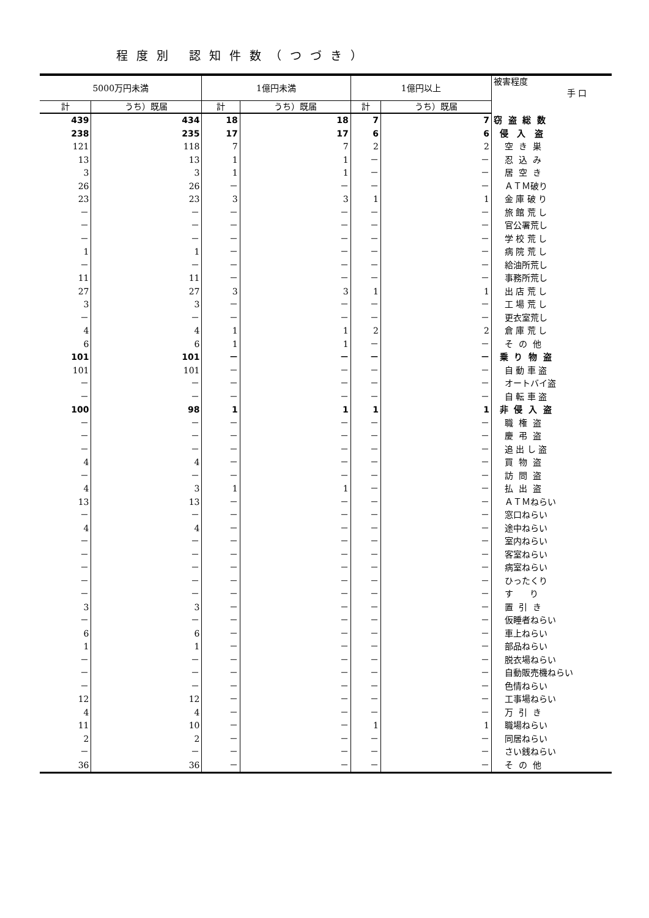程度別 認知件数（つづき）
| 5000万円未満 | | 1億円未満 | | 1億円以上 | | 被害程度 手 口 |
| --- | --- | --- | --- | --- | --- | --- |
| 計 | うち）既届 | 計 | うち）既届 | 計 | うち）既届 | |
| 439 | 434 | 18 | 18 | 7 | 7 | 窃 盗 総 数 |
| 238 | 235 | 17 | 17 | 6 | 6 | 侵 入 盗 |
| 121 | 118 | 7 | 7 | 2 | 2 | 空 き 巣 |
| 13 | 13 | 1 | 1 | － | － | 忍 込 み |
| 3 | 3 | 1 | 1 | － | － | 居 空 き |
| 26 | 26 | － | － | － | － | ＡＴＭ破り |
| 23 | 23 | 3 | 3 | 1 | 1 | 金 庫 破 り |
| － | － | － | － | － | － | 旅 館 荒 し |
| － | － | － | － | － | － | 官公署荒し |
| － | － | － | － | － | － | 学 校 荒 し |
| 1 | 1 | － | － | － | － | 病 院 荒 し |
| － | － | － | － | － | － | 給油所荒し |
| 11 | 11 | － | － | － | － | 事務所荒し |
| 27 | 27 | 3 | 3 | 1 | 1 | 出 店 荒 し |
| 3 | 3 | － | － | － | － | 工 場 荒 し |
| － | － | － | － | － | － | 更衣室荒し |
| 4 | 4 | 1 | 1 | 2 | 2 | 倉 庫 荒 し |
| 6 | 6 | 1 | 1 | － | － | そ の 他 |
| 101 | 101 | － | － | － | － | 乗 り 物 盗 |
| 101 | 101 | － | － | － | － | 自 動 車 盗 |
| － | － | － | － | － | － | オートバイ盗 |
| － | － | － | － | － | － | 自 転 車 盗 |
| 100 | 98 | 1 | 1 | 1 | 1 | 非 侵 入 盗 |
| － | － | － | － | － | － | 職 権 盗 |
| － | － | － | － | － | － | 慶 弔 盗 |
| － | － | － | － | － | － | 追 出 し 盗 |
| 4 | 4 | － | － | － | － | 買 物 盗 |
| － | － | － | － | － | － | 訪 問 盗 |
| 4 | 3 | 1 | 1 | － | － | 払 出 盗 |
| 13 | 13 | － | － | － | － | ＡＴＭねらい |
| － | － | － | － | － | － | 窓口ねらい |
| 4 | 4 | － | － | － | － | 途中ねらい |
| － | － | － | － | － | － | 室内ねらい |
| － | － | － | － | － | － | 客室ねらい |
| － | － | － | － | － | － | 病室ねらい |
| － | － | － | － | － | － | ひったくり |
| － | － | － | － | － | － | す り |
| 3 | 3 | － | － | － | － | 置 引 き |
| － | － | － | － | － | － | 仮睡者ねらい |
| 6 | 6 | － | － | － | － | 車上ねらい |
| 1 | 1 | － | － | － | － | 部品ねらい |
| － | － | － | － | － | － | 脱衣場ねらい |
| － | － | － | － | － | － | 自動販売機ねらい |
| － | － | － | － | － | － | 色情ねらい |
| 12 | 12 | － | － | － | － | 工事場ねらい |
| 4 | 4 | － | － | － | － | 万 引 き |
| 11 | 10 | － | － | 1 | 1 | 職場ねらい |
| 2 | 2 | － | － | － | － | 同居ねらい |
| － | － | － | － | － | － | さい銭ねらい |
| 36 | 36 | － | － | － | － | そ の 他 |